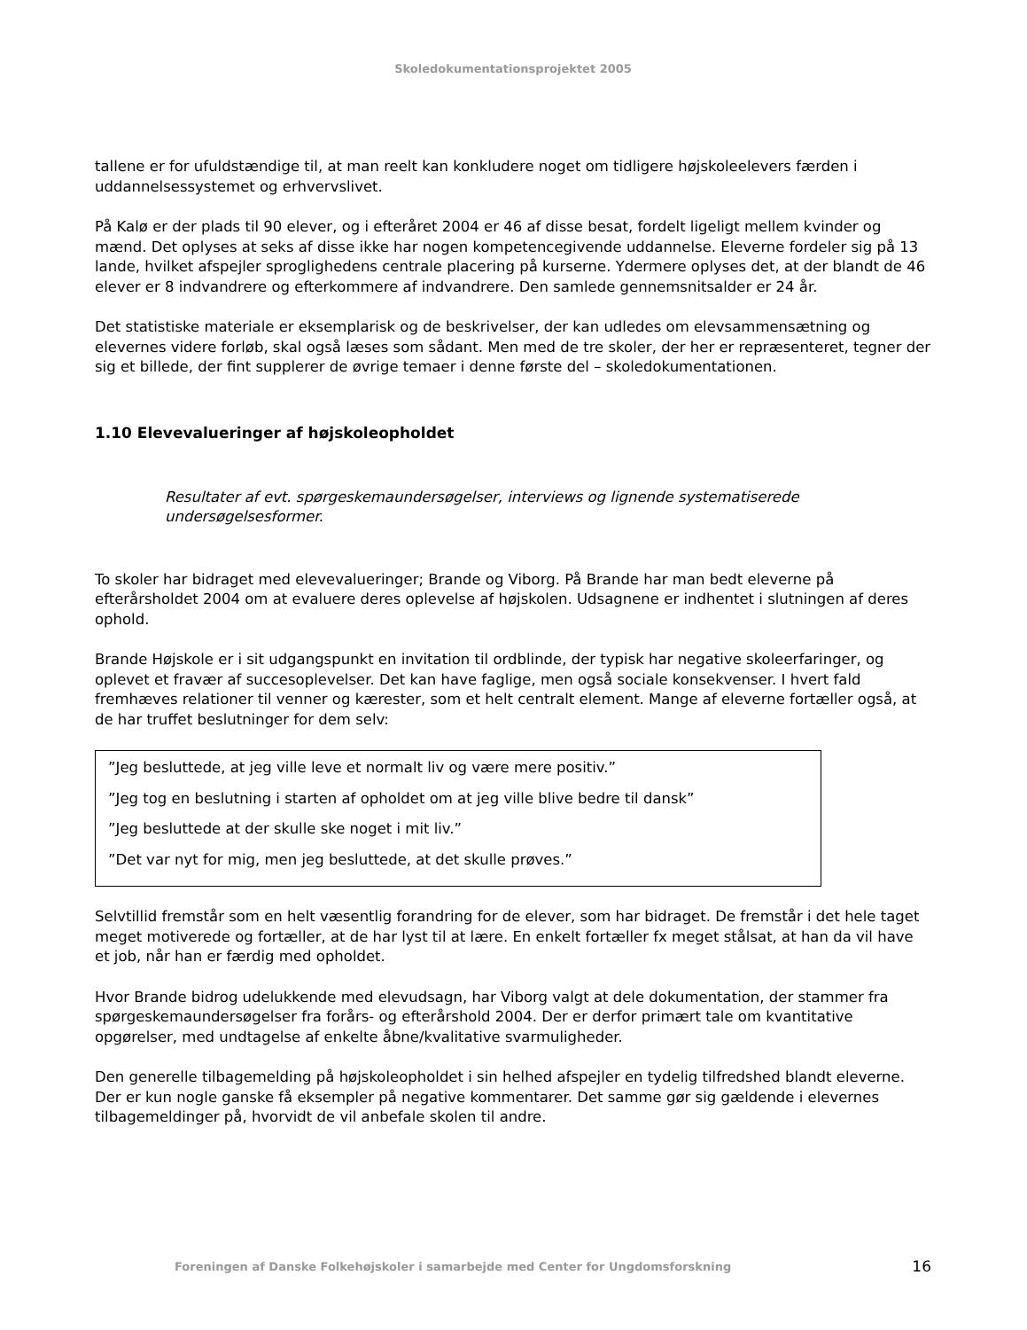Skoledokumentationsprojektet 2005
tallene er for ufuldstændige til, at man reelt kan konkludere noget om tidligere højskoleelevers færden i uddannelsessystemet og erhvervslivet.
På Kalø er der plads til 90 elever, og i efteråret 2004 er 46 af disse besat, fordelt ligeligt mellem kvinder og mænd. Det oplyses at seks af disse ikke har nogen kompetencegivende uddannelse. Eleverne fordeler sig på 13 lande, hvilket afspejler sproglighedens centrale placering på kurserne. Ydermere oplyses det, at der blandt de 46 elever er 8 indvandrere og efterkommere af indvandrere. Den samlede gennemsnitsalder er 24 år.
Det statistiske materiale er eksemplarisk og de beskrivelser, der kan udledes om elevsammensætning og elevernes videre forløb, skal også læses som sådant. Men med de tre skoler, der her er repræsenteret, tegner der sig et billede, der fint supplerer de øvrige temaer i denne første del – skoledokumentationen.
1.10 Elevevalueringer af højskoleopholdet
Resultater af evt. spørgeskemaundersøgelser, interviews og lignende systematiserede undersøgelsesformer.
To skoler har bidraget med elevevalueringer; Brande og Viborg. På Brande har man bedt eleverne på efterårsholdet 2004 om at evaluere deres oplevelse af højskolen. Udsagnene er indhentet i slutningen af deres ophold.
Brande Højskole er i sit udgangspunkt en invitation til ordblinde, der typisk har negative skoleerfaringer, og oplevet et fravær af succesoplevelser. Det kan have faglige, men også sociale konsekvenser. I hvert fald fremhæves relationer til venner og kærester, som et helt centralt element. Mange af eleverne fortæller også, at de har truffet beslutninger for dem selv:
”Jeg besluttede, at jeg ville leve et normalt liv og være mere positiv.”
”Jeg tog en beslutning i starten af opholdet om at jeg ville blive bedre til dansk”
”Jeg besluttede at der skulle ske noget i mit liv.”
”Det var nyt for mig, men jeg besluttede, at det skulle prøves.”
Selvtillid fremstår som en helt væsentlig forandring for de elever, som har bidraget. De fremstår i det hele taget meget motiverede og fortæller, at de har lyst til at lære. En enkelt fortæller fx meget stålsat, at han da vil have et job, når han er færdig med opholdet.
Hvor Brande bidrog udelukkende med elevudsagn, har Viborg valgt at dele dokumentation, der stammer fra spørgeskemaundersøgelser fra forårs- og efterårshold 2004. Der er derfor primært tale om kvantitative opgørelser, med undtagelse af enkelte åbne/kvalitative svarmuligheder.
Den generelle tilbagemelding på højskoleopholdet i sin helhed afspejler en tydelig tilfredshed blandt eleverne. Der er kun nogle ganske få eksempler på negative kommentarer. Det samme gør sig gældende i elevernes tilbagemeldinger på, hvorvidt de vil anbefale skolen til andre.
Foreningen af Danske Folkehøjskoler i samarbejde med Center for Ungdomsforskning 16